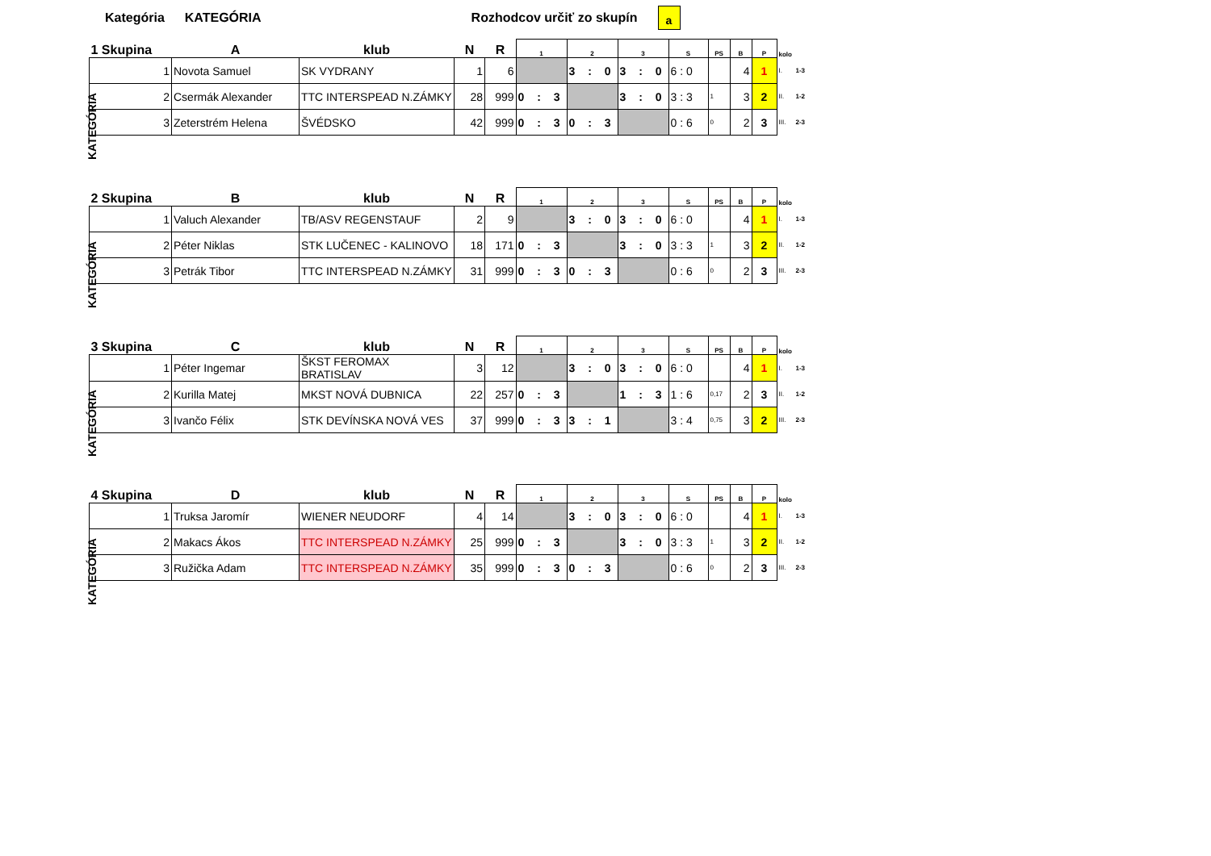Kategória KATEGÓRIA Rozhodcov určiť zo skupín
a
KATEGÓRIA
| 1 Skupina | A | klub | N | R | 1 | 2 | 3 | S | PS | B | P | kolo | |
| --- | --- | --- | --- | --- | --- | --- | --- | --- | --- | --- | --- | --- | --- |
| 1 | Novota Samuel | SK VYDRANY | 1 | 6 | | 3 : 0 | 3 : 0 | 6 : 0 | | 4 | 1 | I. | 1-3 |
| 2 | Csermák Alexander | TTC INTERSPEAD N.ZÁMKY | 28 | 999 | 0 : 3 | | 3 : 0 | 3 : 3 | 1 | 3 | 2 | II. | 1-2 |
| 3 | Zeterstrém Helena | ŠVÉDSKO | 42 | 999 | 0 : 3 | 0 : 3 | | 0 : 6 | 0 | 2 | 3 | III. | 2-3 |
KATEGÓRIA
| 2 Skupina | B | klub | N | R | 1 | 2 | 3 | S | PS | B | P | kolo | |
| --- | --- | --- | --- | --- | --- | --- | --- | --- | --- | --- | --- | --- | --- |
| 1 | Valuch Alexander | TB/ASV REGENSTAUF | 2 | 9 | | 3 : 0 | 3 : 0 | 6 : 0 | | 4 | 1 | I. | 1-3 |
| 2 | Péter Niklas | STK LUČENEC - KALINOVO | 18 | 171 | 0 : 3 | | 3 : 0 | 3 : 3 | 1 | 3 | 2 | II. | 1-2 |
| 3 | Petrák Tibor | TTC INTERSPEAD N.ZÁMKY | 31 | 999 | 0 : 3 | 0 : 3 | | 0 : 6 | 0 | 2 | 3 | III. | 2-3 |
KATEGÓRIA
| 3 Skupina | C | klub | N | R | 1 | 2 | 3 | S | PS | B | P | kolo | |
| --- | --- | --- | --- | --- | --- | --- | --- | --- | --- | --- | --- | --- | --- |
| 1 | Péter Ingemar | ŠKST FEROMAX BRATISLAV | 3 | 12 | | 3 : 0 | 3 : 0 | 6 : 0 | | 4 | 1 | I. | 1-3 |
| 2 | Kurilla Matej | MKST NOVÁ DUBNICA | 22 | 257 | 0 : 3 | | 1 : 3 | 1 : 6 | 0,17 | 2 | 3 | II. | 1-2 |
| 3 | Ivančo Félix | STK DEVÍNSKA NOVÁ VES | 37 | 999 | 0 : 3 | 3 : 1 | | 3 : 4 | 0,75 | 3 | 2 | III. | 2-3 |
KATEGÓRIA
| 4 Skupina | D | klub | N | R | 1 | 2 | 3 | S | PS | B | P | kolo | |
| --- | --- | --- | --- | --- | --- | --- | --- | --- | --- | --- | --- | --- | --- |
| 1 | Truksa Jaromír | WIENER NEUDORF | 4 | 14 | | 3 : 0 | 3 : 0 | 6 : 0 | | 4 | 1 | I. | 1-3 |
| 2 | Makacs Ákos | TTC INTERSPEAD N.ZÁMKY | 25 | 999 | 0 : 3 | | 3 : 0 | 3 : 3 | 1 | 3 | 2 | II. | 1-2 |
| 3 | Ružička Adam | TTC INTERSPEAD N.ZÁMKY | 35 | 999 | 0 : 3 | 0 : 3 | | 0 : 6 | 0 | 2 | 3 | III. | 2-3 |